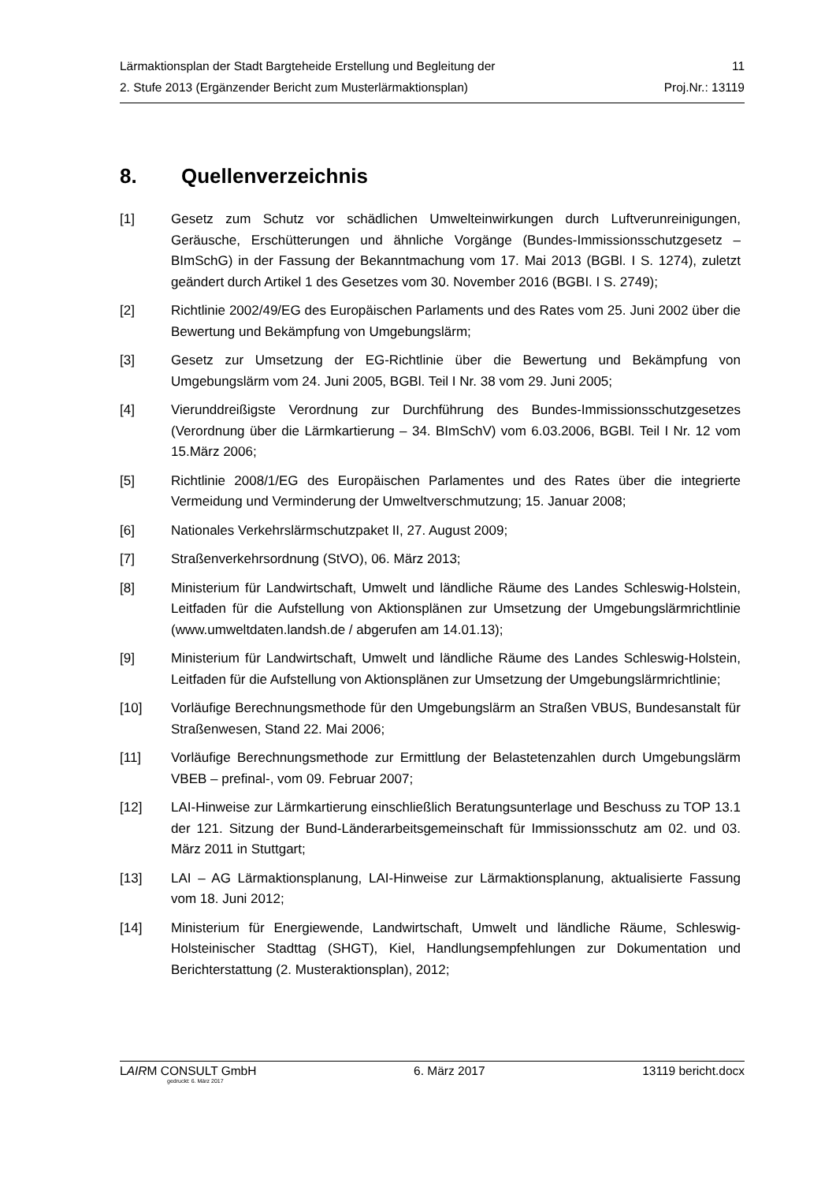Lärmaktionsplan der Stadt Bargteheide Erstellung und Begleitung der 11
2. Stufe 2013 (Ergänzender Bericht zum Musterlärmaktionsplan) Proj.Nr.: 13119
8. Quellenverzeichnis
[1] Gesetz zum Schutz vor schädlichen Umwelteinwirkungen durch Luftverunreinigungen, Geräusche, Erschütterungen und ähnliche Vorgänge (Bundes-Immissionsschutzgesetz – BImSchG) in der Fassung der Bekanntmachung vom 17. Mai 2013 (BGBl. I S. 1274), zuletzt geändert durch Artikel 1 des Gesetzes vom 30. November 2016 (BGBI. I S. 2749);
[2] Richtlinie 2002/49/EG des Europäischen Parlaments und des Rates vom 25. Juni 2002 über die Bewertung und Bekämpfung von Umgebungslärm;
[3] Gesetz zur Umsetzung der EG-Richtlinie über die Bewertung und Bekämpfung von Umgebungslärm vom 24. Juni 2005, BGBl. Teil I Nr. 38 vom 29. Juni 2005;
[4] Vierunddreißigste Verordnung zur Durchführung des Bundes-Immissionsschutzgesetzes (Verordnung über die Lärmkartierung – 34. BImSchV) vom 6.03.2006, BGBl. Teil I Nr. 12 vom 15.März 2006;
[5] Richtlinie 2008/1/EG des Europäischen Parlamentes und des Rates über die integrierte Vermeidung und Verminderung der Umweltverschmutzung; 15. Januar 2008;
[6] Nationales Verkehrslärmschutzpaket II, 27. August 2009;
[7] Straßenverkehrsordnung (StVO), 06. März 2013;
[8] Ministerium für Landwirtschaft, Umwelt und ländliche Räume des Landes Schleswig-Holstein, Leitfaden für die Aufstellung von Aktionsplänen zur Umsetzung der Umgebungslärmrichtlinie (www.umweltdaten.landsh.de / abgerufen am 14.01.13);
[9] Ministerium für Landwirtschaft, Umwelt und ländliche Räume des Landes Schleswig-Holstein, Leitfaden für die Aufstellung von Aktionsplänen zur Umsetzung der Umgebungslärmrichtlinie;
[10] Vorläufige Berechnungsmethode für den Umgebungslärm an Straßen VBUS, Bundesanstalt für Straßenwesen, Stand 22. Mai 2006;
[11] Vorläufige Berechnungsmethode zur Ermittlung der Belastetenzahlen durch Umgebungslärm VBEB – prefinal-, vom 09. Februar 2007;
[12] LAI-Hinweise zur Lärmkartierung einschließlich Beratungsunterlage und Beschuss zu TOP 13.1 der 121. Sitzung der Bund-Länderarbeitsgemeinschaft für Immissionsschutz am 02. und 03. März 2011 in Stuttgart;
[13] LAI – AG Lärmaktionsplanung, LAI-Hinweise zur Lärmaktionsplanung, aktualisierte Fassung vom 18. Juni 2012;
[14] Ministerium für Energiewende, Landwirtschaft, Umwelt und ländliche Räume, Schleswig-Holsteinischer Stadttag (SHGT), Kiel, Handlungsempfehlungen zur Dokumentation und Berichterstattung (2. Musteraktionsplan), 2012;
LAIRM CONSULT GmbH 6. März 2017 13119 bericht.docx
gedruckt: 6. März 2017